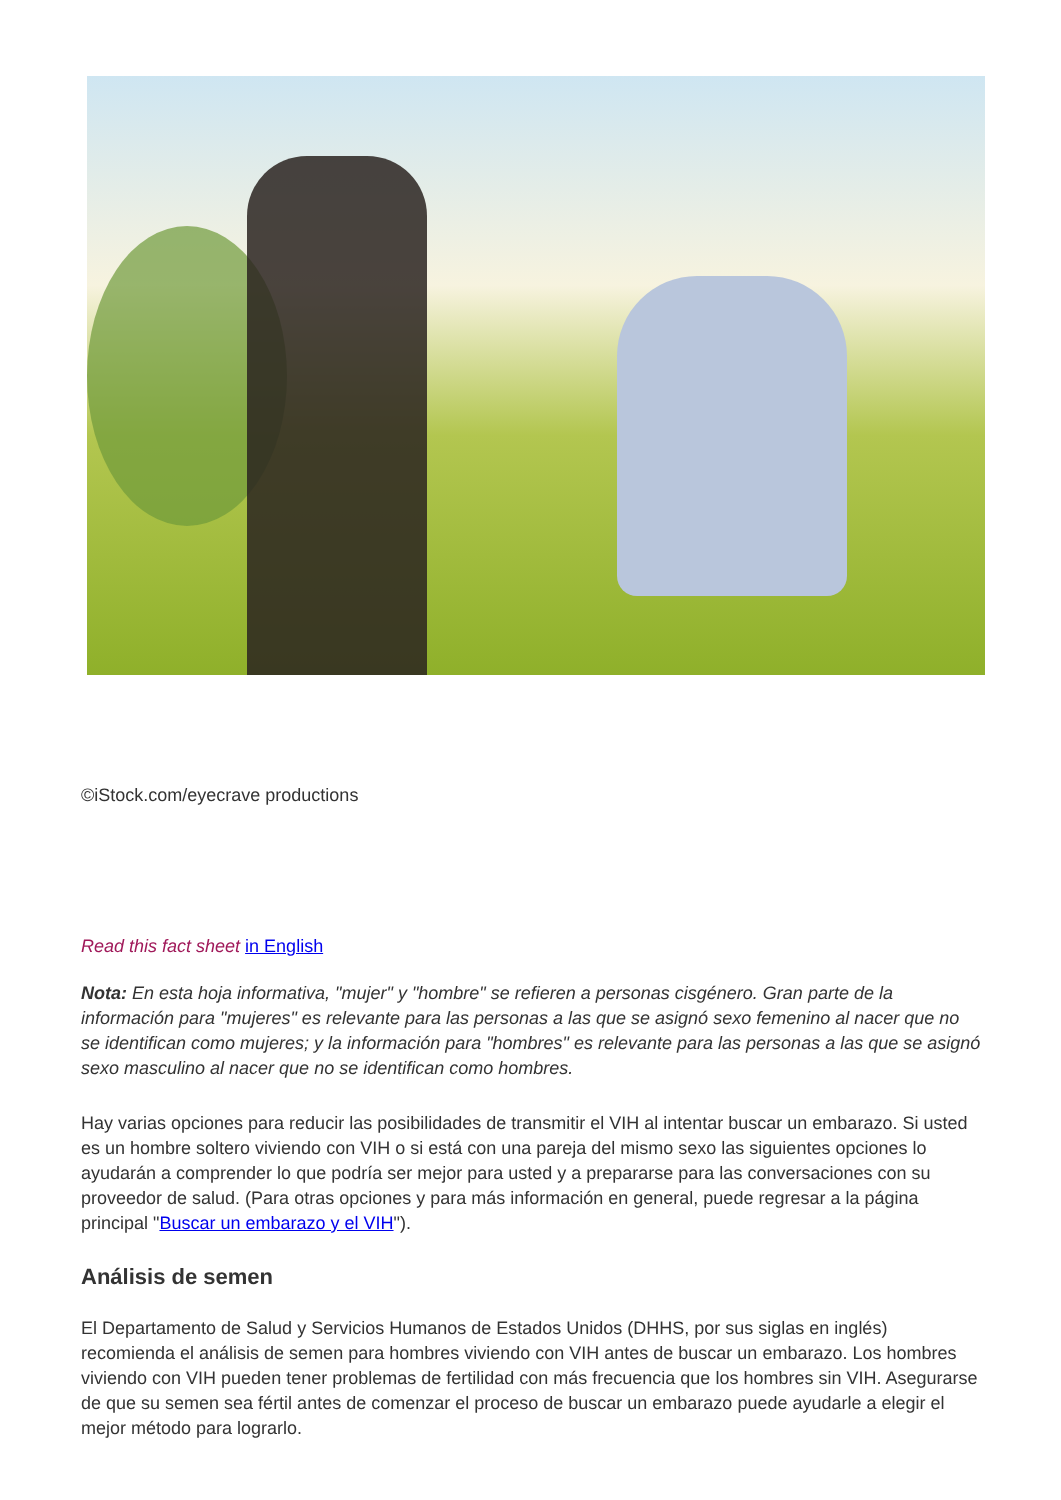©iStock.com/eyecrave productions
Read this fact sheet in English
Nota: En esta hoja informativa, "mujer" y "hombre" se refieren a personas cisgénero. Gran parte de la información para "mujeres" es relevante para las personas a las que se asignó sexo femenino al nacer que no se identifican como mujeres; y la información para "hombres" es relevante para las personas a las que se asignó sexo masculino al nacer que no se identifican como hombres.
Hay varias opciones para reducir las posibilidades de transmitir el VIH al intentar buscar un embarazo. Si usted es un hombre soltero viviendo con VIH o si está con una pareja del mismo sexo las siguientes opciones lo ayudarán a comprender lo que podría ser mejor para usted y a prepararse para las conversaciones con su proveedor de salud. (Para otras opciones y para más información en general, puede regresar a la página principal "Buscar un embarazo y el VIH").
Análisis de semen
El Departamento de Salud y Servicios Humanos de Estados Unidos (DHHS, por sus siglas en inglés) recomienda el análisis de semen para hombres viviendo con VIH antes de buscar un embarazo. Los hombres viviendo con VIH pueden tener problemas de fertilidad con más frecuencia que los hombres sin VIH. Asegurarse de que su semen sea fértil antes de comenzar el proceso de buscar un embarazo puede ayudarle a elegir el mejor método para lograrlo.